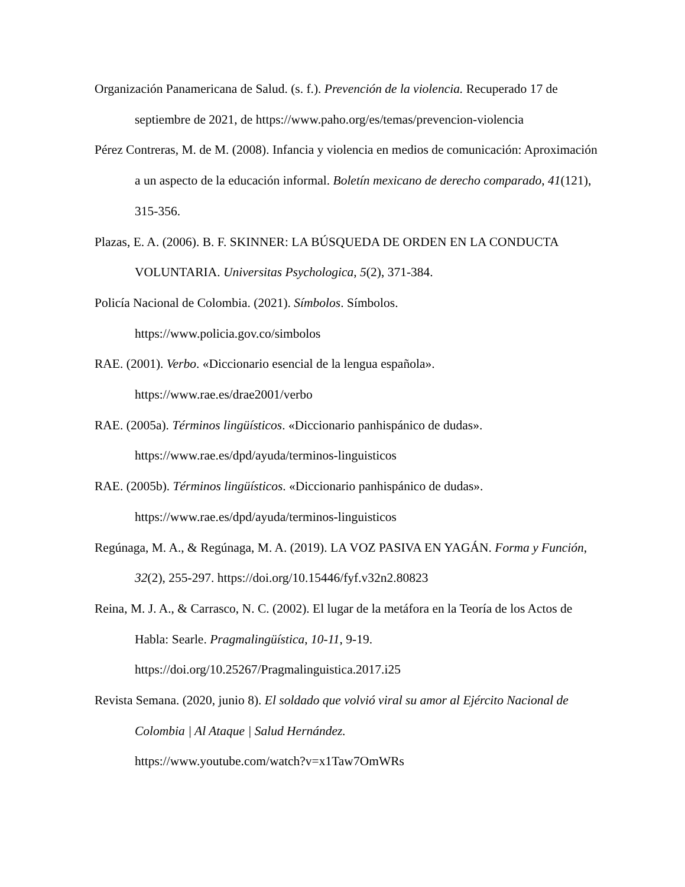Organización Panamericana de Salud. (s. f.). Prevención de la violencia. Recuperado 17 de septiembre de 2021, de https://www.paho.org/es/temas/prevencion-violencia
Pérez Contreras, M. de M. (2008). Infancia y violencia en medios de comunicación: Aproximación a un aspecto de la educación informal. Boletín mexicano de derecho comparado, 41(121), 315-356.
Plazas, E. A. (2006). B. F. SKINNER: LA BÚSQUEDA DE ORDEN EN LA CONDUCTA VOLUNTARIA. Universitas Psychologica, 5(2), 371-384.
Policía Nacional de Colombia. (2021). Símbolos. Símbolos.
https://www.policia.gov.co/simbolos
RAE. (2001). Verbo. «Diccionario esencial de la lengua española».
https://www.rae.es/drae2001/verbo
RAE. (2005a). Términos lingüísticos. «Diccionario panhispánico de dudas».
https://www.rae.es/dpd/ayuda/terminos-linguisticos
RAE. (2005b). Términos lingüísticos. «Diccionario panhispánico de dudas».
https://www.rae.es/dpd/ayuda/terminos-linguisticos
Regúnaga, M. A., & Regúnaga, M. A. (2019). LA VOZ PASIVA EN YAGÁN. Forma y Función, 32(2), 255-297. https://doi.org/10.15446/fyf.v32n2.80823
Reina, M. J. A., & Carrasco, N. C. (2002). El lugar de la metáfora en la Teoría de los Actos de Habla: Searle. Pragmalingüística, 10-11, 9-19.
https://doi.org/10.25267/Pragmalinguistica.2017.i25
Revista Semana. (2020, junio 8). El soldado que volvió viral su amor al Ejército Nacional de Colombia | Al Ataque | Salud Hernández.
https://www.youtube.com/watch?v=x1Taw7OmWRs